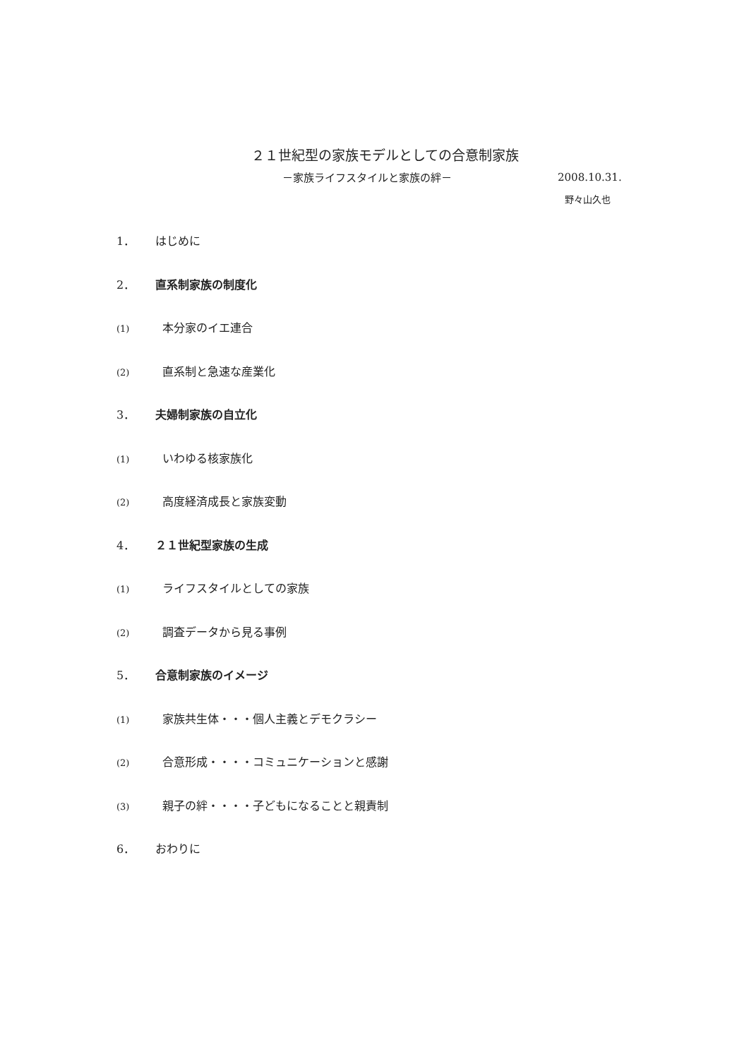２１世紀型の家族モデルとしての合意制家族
－家族ライフスタイルと家族の絆－ 2008.10.31.
野々山久也
1． はじめに
2． 直系制家族の制度化
(1) 本分家のイエ連合
(2) 直系制と急速な産業化
3． 夫婦制家族の自立化
(1) いわゆる核家族化
(2) 高度経済成長と家族変動
4． ２１世紀型家族の生成
(1) ライフスタイルとしての家族
(2) 調査データから見る事例
5． 合意制家族のイメージ
(1) 家族共生体・・・個人主義とデモクラシー
(2) 合意形成・・・・コミュニケーションと感謝
(3) 親子の絆・・・・子どもになることと親責制
6． おわりに